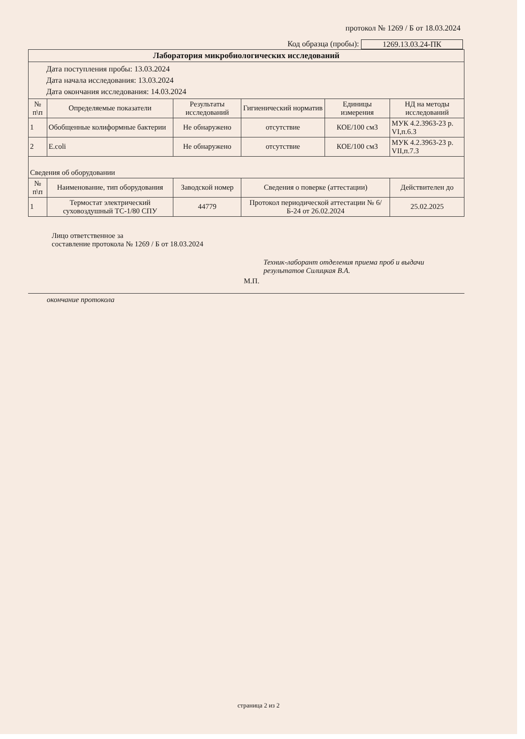протокол № 1269 / Б от 18.03.2024
Код образца (пробы): 1269.13.03.24-ПК
| Лаборатория микробиологических исследований | | | | | |
| Дата поступления пробы: 13.03.2024 Дата начала исследования: 13.03.2024 Дата окончания исследования: 14.03.2024 | | | | | |
| № п\п | Определяемые показатели | Результаты исследований | Гигиенический норматив | Единицы измерения | НД на методы исследований |
| 1 | Обобщенные колиформные бактерии | Не обнаружено | отсутствие | КОЕ/100 см3 | МУК 4.2.3963-23 р. VI,п.6.3 |
| 2 | E.coli | Не обнаружено | отсутствие | КОЕ/100 см3 | МУК 4.2.3963-23 р. VII,п.7.3 |
| Сведения об оборудовании | | | | | |
| № п\п | Наименование, тип оборудования | Заводской номер | Сведения о поверке (аттестации) | | Действителен до |
| 1 | Термостат электрический суховоздушный ТС-1/80 СПУ | 44779 | Протокол периодической аттестации № 6/Б-24 от 26.02.2024 | | 25.02.2025 |
Лицо ответственное за
составление протокола № 1269 / Б от 18.03.2024
Техник-лаборант отделения приема проб и выдачи
результатов Силицкая В.А.
М.П.
окончание протокола
страница 2 из 2